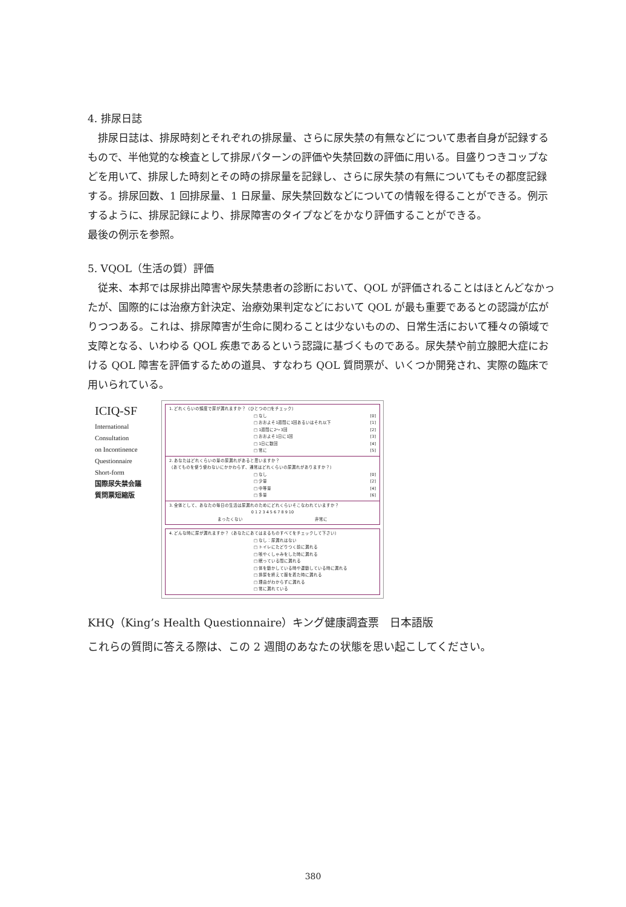4. 排尿日誌
排尿日誌は、排尿時刻とそれぞれの排尿量、さらに尿失禁の有無などについて患者自身が記録するもので、半他覚的な検査として排尿パターンの評価や失禁回数の評価に用いる。目盛りつきコップなどを用いて、排尿した時刻とその時の排尿量を記録し、さらに尿失禁の有無についてもその都度記録する。排尿回数、1 回排尿量、1 日尿量、尿失禁回数などについての情報を得ることができる。例示するように、排尿記録により、排尿障害のタイプなどをかなり評価することができる。
最後の例示を参照。
5. VQOL（生活の質）評価
従来、本邦では尿排出障害や尿失禁患者の診断において、QOL が評価されることはほとんどなかったが、国際的には治療方針決定、治療効果判定などにおいて QOL が最も重要であるとの認識が広がりつつある。これは、排尿障害が生命に関わることは少ないものの、日常生活において種々の領域で支障となる、いわゆる QOL 疾患であるという認識に基づくものである。尿失禁や前立腺肥大症における QOL 障害を評価するための道具、すなわち QOL 質問票が、いくつか開発され、実際の臨床で用いられている。
ICIQ-SF
International
Consultation
on Incontinence
Questionnaire
Short-form
国際尿失禁会議
質問票短縮版
1. どれくらいの頻度で尿が漏れますか？（ひとつの□をチェック）
□ なし [0]
□ おおよそ1週間に1回あるいはそれ以下 [1]
□ 1週間に2〜3回 [2]
□ おおよそ1日に1回 [3]
□ 1日に数回 [4]
□ 常に [5]
2. あなたはどれくらいの量の尿漏れがあると思いますか？
（あてものを使う使わないにかかわらず、通常はどれくらいの尿漏れがありますか？）
□ なし [0]
□ 少量 [2]
□ 中等量 [4]
□ 多量 [6]
3. 全体として、あなたの毎日の生活は尿漏れのためにどれくらいそこなわれていますか？
0 1 2 3 4 5 6 7 8 9 10
まったくない 非常に
4. どんな時に尿が漏れますか？（あなたにあてはまるものすべてをチェックして下さい）
□ なし：尿漏れはない
□ トイレにたどりつく前に漏れる
□ 咳やくしゃみをした時に漏れる
□ 眠っている間に漏れる
□ 体を動かしている時や運動している時に漏れる
□ 排尿を終えて服を着た時に漏れる
□ 理由がわからずに漏れる
□ 常に漏れている
KHQ（King’s Health Questionnaire）キング健康調査票　日本語版
これらの質問に答える際は、この 2 週間のあなたの状態を思い起こしてください。
380